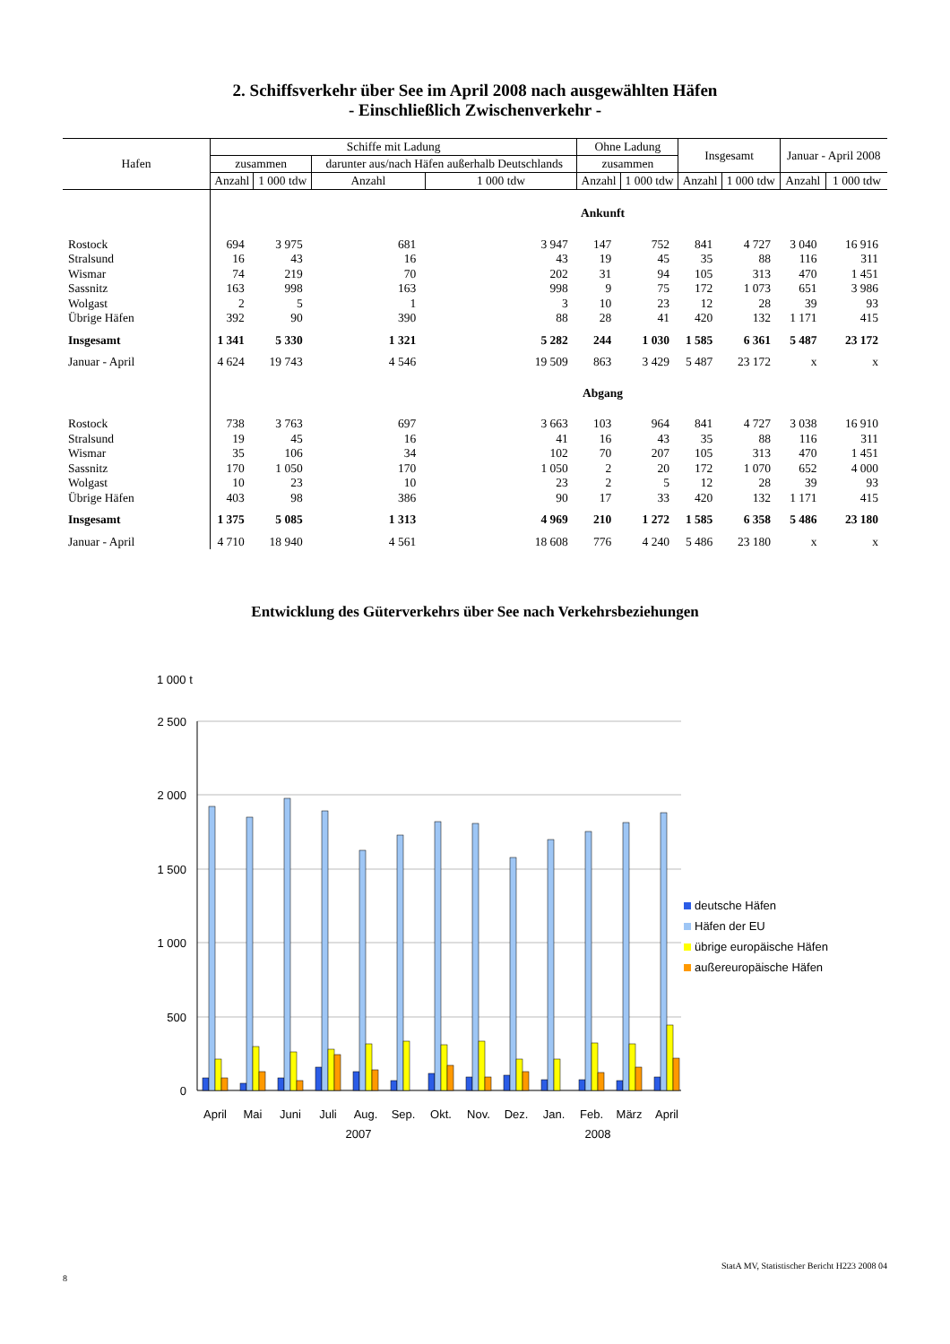2. Schiffsverkehr über See im April 2008 nach ausgewählten Häfen
- Einschließlich Zwischenverkehr -
| Hafen | Schiffe mit Ladung | | | | Ohne Ladung | | Insgesamt | | Januar - April 2008 | |
| --- | --- | --- | --- | --- | --- | --- | --- | --- | --- | --- |
| | zusammen | | darunter aus/nach Häfen außerhalb Deutschlands | | zusammen | | | | | |
| | Anzahl | 1 000 tdw | Anzahl | 1 000 tdw | Anzahl | 1 000 tdw | Anzahl | 1 000 tdw | Anzahl | 1 000 tdw |
| | Ankunft | | | | | | | | | |
| Rostock | 694 | 3 975 | 681 | 3 947 | 147 | 752 | 841 | 4 727 | 3 040 | 16 916 |
| Stralsund | 16 | 43 | 16 | 43 | 19 | 45 | 35 | 88 | 116 | 311 |
| Wismar | 74 | 219 | 70 | 202 | 31 | 94 | 105 | 313 | 470 | 1 451 |
| Sassnitz | 163 | 998 | 163 | 998 | 9 | 75 | 172 | 1 073 | 651 | 3 986 |
| Wolgast | 2 | 5 | 1 | 3 | 10 | 23 | 12 | 28 | 39 | 93 |
| Übrige Häfen | 392 | 90 | 390 | 88 | 28 | 41 | 420 | 132 | 1 171 | 415 |
| Insgesamt | 1 341 | 5 330 | 1 321 | 5 282 | 244 | 1 030 | 1 585 | 6 361 | 5 487 | 23 172 |
| Januar - April | 4 624 | 19 743 | 4 546 | 19 509 | 863 | 3 429 | 5 487 | 23 172 | x | x |
| | Abgang | | | | | | | | | |
| Rostock | 738 | 3 763 | 697 | 3 663 | 103 | 964 | 841 | 4 727 | 3 038 | 16 910 |
| Stralsund | 19 | 45 | 16 | 41 | 16 | 43 | 35 | 88 | 116 | 311 |
| Wismar | 35 | 106 | 34 | 102 | 70 | 207 | 105 | 313 | 470 | 1 451 |
| Sassnitz | 170 | 1 050 | 170 | 1 050 | 2 | 20 | 172 | 1 070 | 652 | 4 000 |
| Wolgast | 10 | 23 | 10 | 23 | 2 | 5 | 12 | 28 | 39 | 93 |
| Übrige Häfen | 403 | 98 | 386 | 90 | 17 | 33 | 420 | 132 | 1 171 | 415 |
| Insgesamt | 1 375 | 5 085 | 1 313 | 4 969 | 210 | 1 272 | 1 585 | 6 358 | 5 486 | 23 180 |
| Januar - April | 4 710 | 18 940 | 4 561 | 18 608 | 776 | 4 240 | 5 486 | 23 180 | x | x |
Entwicklung des Güterverkehrs über See nach Verkehrsbeziehungen
1 000 t
2 500
2 000
1 500
1 000
500
0
April
Mai
Juni
Juli
Aug.
Sep.
Okt.
Nov.
Dez.
Jan.
Feb.
März
April
2007
2008
deutsche Häfen
Häfen der EU
übrige europäische Häfen
außereuropäische Häfen
8 StatA MV, Statistischer Bericht H223 2008 04